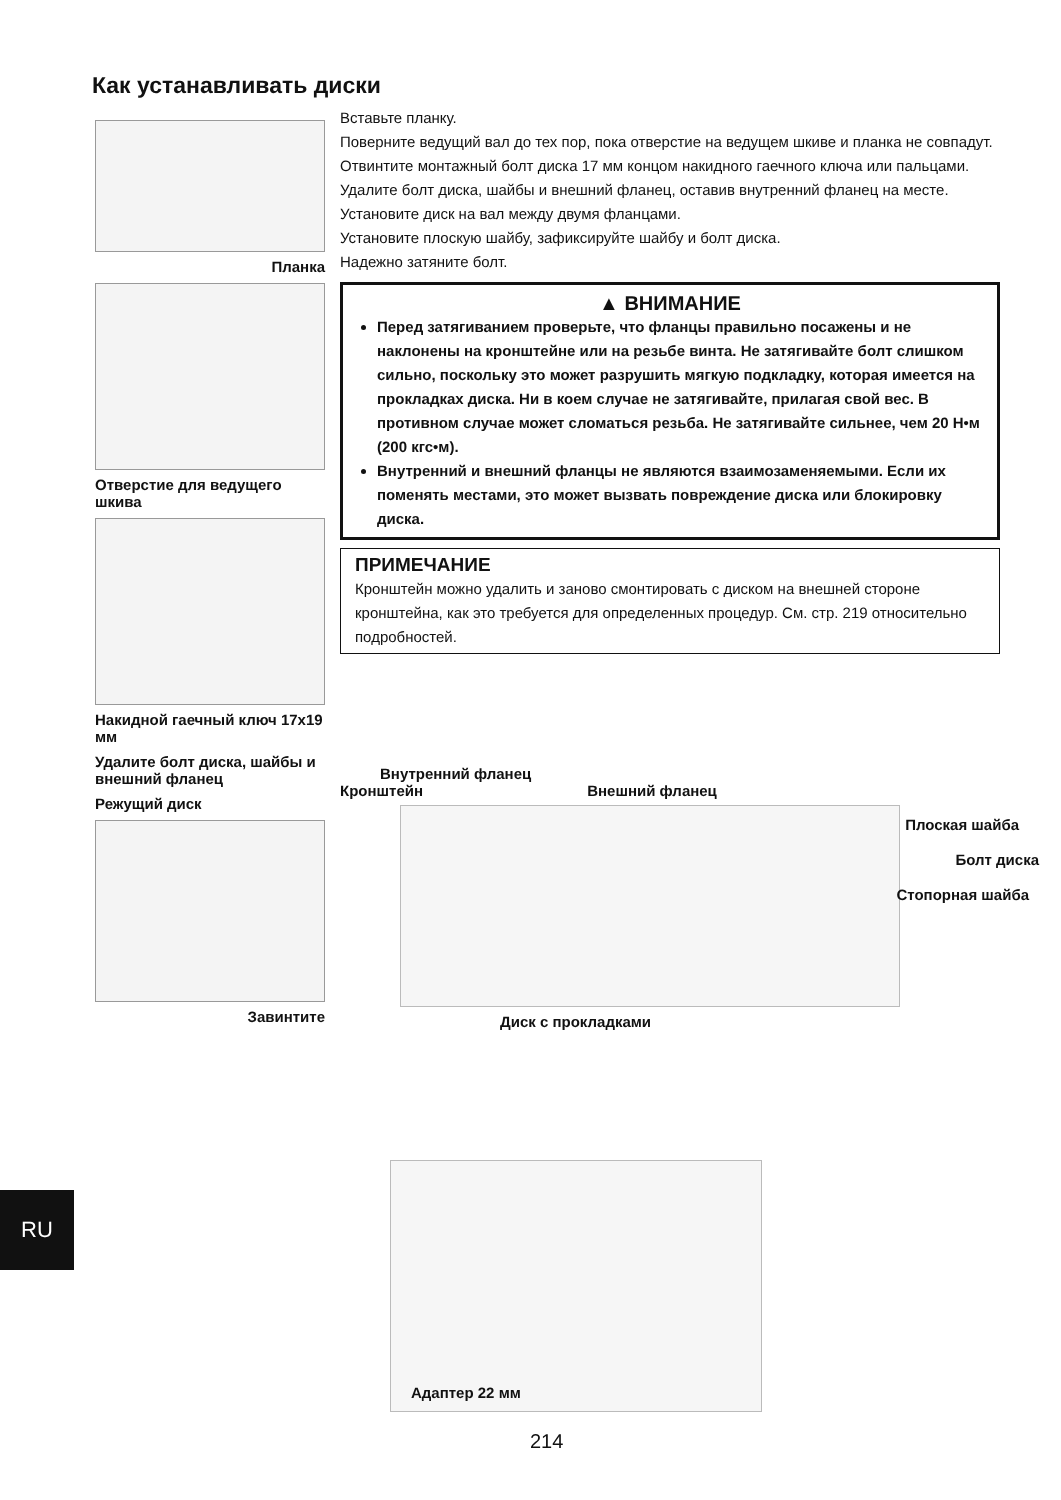Как устанавливать диски
Планка
Отверстие для ведущего шкива
Накидной гаечный ключ 17x19 мм
Удалите болт диска, шайбы и внешний фланец
Режущий диск
Завинтите
Вставьте планку.
Поверните ведущий вал до тех пор, пока отверстие на ведущем шкиве и планка не совпадут.
Отвинтите монтажный болт диска 17 мм концом накидного гаечного ключа или пальцами.
Удалите болт диска, шайбы и внешний фланец, оставив внутренний фланец на месте.
Установите диск на вал между двумя фланцами.
Установите плоскую шайбу, зафиксируйте шайбу и болт диска.
Надежно затяните болт.
▲ ВНИМАНИЕ
Перед затягиванием проверьте, что фланцы правильно посажены и не наклонены на кронштейне или на резьбе винта. Не затягивайте болт слишком сильно, поскольку это может разрушить мягкую подкладку, которая имеется на прокладках диска. Ни в коем случае не затягивайте, прилагая свой вес. В противном случае может сломаться резьба. Не затягивайте сильнее, чем 20 Н•м (200 кгс•м).
Внутренний и внешний фланцы не являются взаимозаменяемыми. Если их поменять местами, это может вызвать повреждение диска или блокировку диска.
ПРИМЕЧАНИЕ
Кронштейн можно удалить и заново смонтировать с диском на внешней стороне кронштейна, как это требуется для определенных процедур. См. стр. 219 относительно подробностей.
Внутренний фланец
Кронштейн Внешний фланец
Плоская шайба
Болт диска
Стопорная шайба
Диск с прокладками
Адаптер 22 мм
RU
214